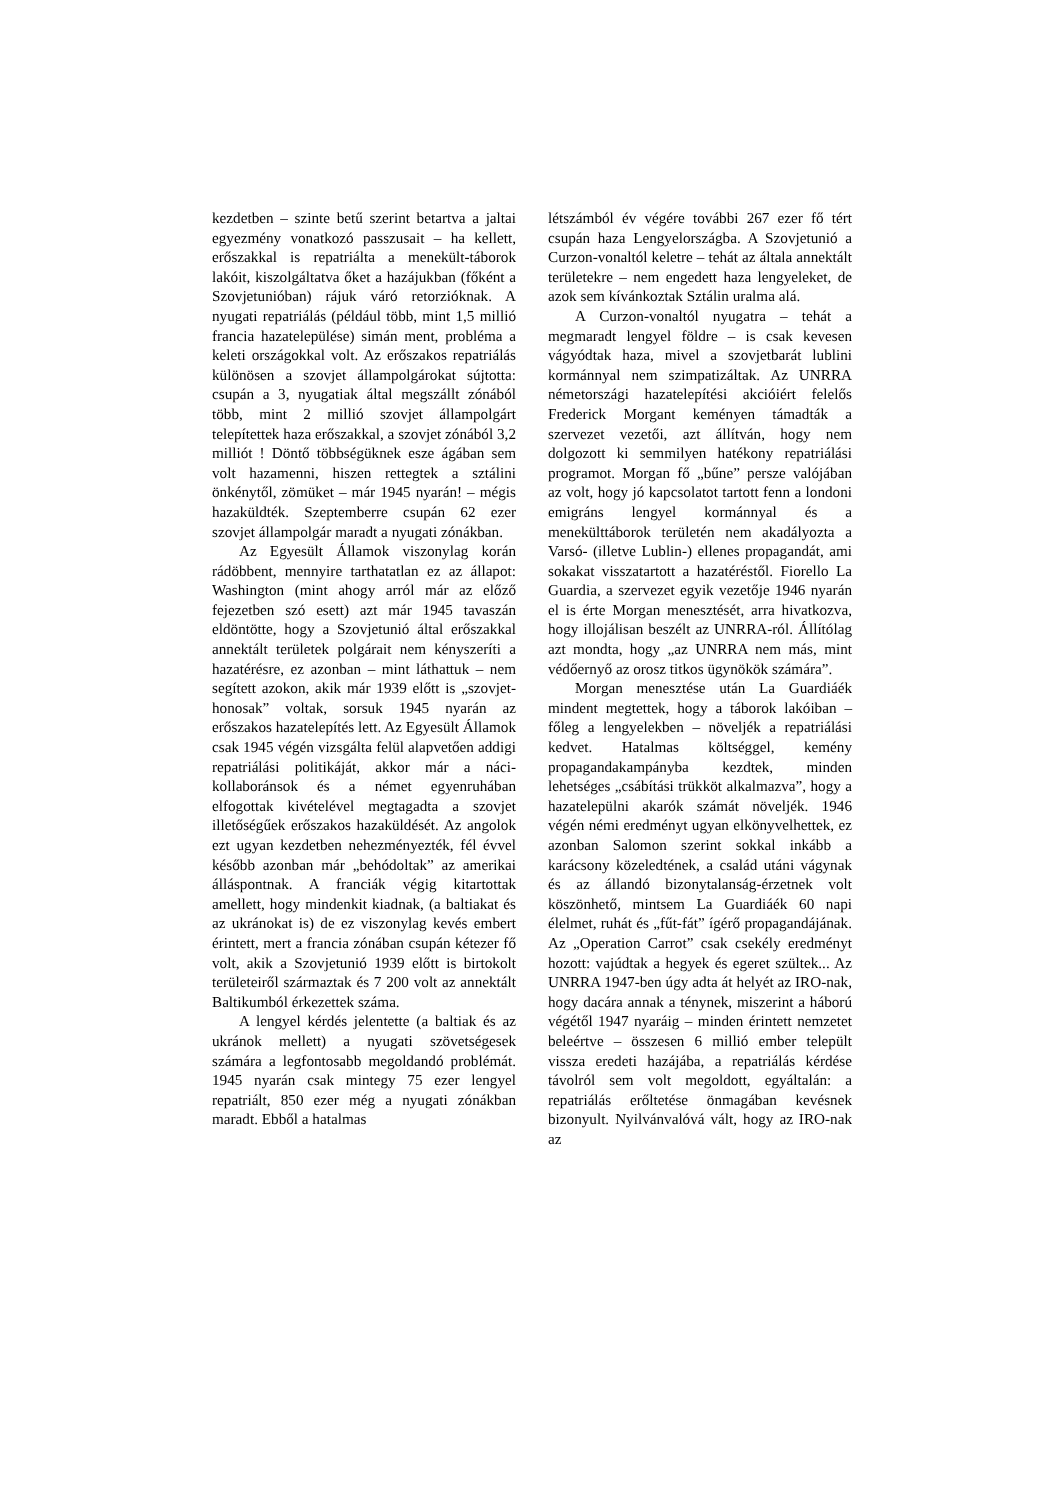kezdetben – szinte betű szerint betartva a jaltai egyezmény vonatkozó passzusait – ha kellett, erőszakkal is repatriálta a menekült-táborok lakóit, kiszolgáltatva őket a hazájukban (főként a Szovjetunióban) rájuk váró retorzióknak. A nyugati repatriálás (például több, mint 1,5 millió francia hazatelepülése) simán ment, probléma a keleti országokkal volt. Az erőszakos repatriálás különösen a szovjet állampolgárokat sújtotta: csupán a 3, nyugatiak által megszállt zónából több, mint 2 millió szovjet állampolgárt telepítettek haza erőszakkal, a szovjet zónából 3,2 milliót ! Döntő többségüknek esze ágában sem volt hazamenni, hiszen rettegtek a sztálini önkénytől, zömüket – már 1945 nyarán! – mégis hazaküldték. Szeptemberre csupán 62 ezer szovjet állampolgár maradt a nyugati zónákban.
Az Egyesült Államok viszonylag korán rádöbbent, mennyire tarthatatlan ez az állapot: Washington (mint ahogy arról már az előző fejezetben szó esett) azt már 1945 tavaszán eldöntötte, hogy a Szovjetunió által erőszakkal annektált területek polgárait nem kényszeríti a hazatérésre, ez azonban – mint láthattuk – nem segített azokon, akik már 1939 előtt is „szovjet-honosak” voltak, sorsuk 1945 nyarán az erőszakos hazatelepítés lett. Az Egyesült Államok csak 1945 végén vizsgálta felül alapvetően addigi repatriálási politikáját, akkor már a náci-kollaboránsok és a német egyenruhában elfogottak kivételével megtagadta a szovjet illetőségűek erőszakos hazaküldését. Az angolok ezt ugyan kezdetben nehezményezték, fél évvel később azonban már „behódoltak” az amerikai álláspontnak. A franciák végig kitartottak amellett, hogy mindenkit kiadnak, (a baltiakat és az ukránokat is) de ez viszonylag kevés embert érintett, mert a francia zónában csupán kétezer fő volt, akik a Szovjetunió 1939 előtt is birtokolt területeiről származtak és 7 200 volt az annektált Baltikumból érkezettek száma.
A lengyel kérdés jelentette (a baltiak és az ukránok mellett) a nyugati szövetségesek számára a legfontosabb megoldandó problémát. 1945 nyarán csak mintegy 75 ezer lengyel repatriált, 850 ezer még a nyugati zónákban maradt. Ebből a hatalmas
létszámból év végére további 267 ezer fő tért csupán haza Lengyelországba. A Szovjetunió a Curzon-vonaltól keletre – tehát az általa annektált területekre – nem engedett haza lengyeleket, de azok sem kívánkoztak Sztálin uralma alá.
A Curzon-vonaltól nyugatra – tehát a megmaradt lengyel földre – is csak kevesen vágyódtak haza, mivel a szovjetbarát lublini kormánnyal nem szimpatizáltak. Az UNRRA németországi hazatelepítési akcióiért felelős Frederick Morgant keményen támadták a szervezet vezetői, azt állítván, hogy nem dolgozott ki semmilyen hatékony repatriálási programot. Morgan fő „bűne” persze valójában az volt, hogy jó kapcsolatot tartott fenn a londoni emigráns lengyel kormánnyal és a menekülttáborok területén nem akadályozta a Varsó- (illetve Lublin-) ellenes propagandát, ami sokakat visszatartott a hazatéréstől. Fiorello La Guardia, a szervezet egyik vezetője 1946 nyarán el is érte Morgan menesztését, arra hivatkozva, hogy illojálisan beszélt az UNRRA-ról. Állítólag azt mondta, hogy „az UNRRA nem más, mint védőernyő az orosz titkos ügynökök számára”.
Morgan menesztése után La Guardiáék mindent megtettek, hogy a táborok lakóiban – főleg a lengyelekben – növeljék a repatriálási kedvet. Hatalmas költséggel, kemény propagandakampányba kezdtek, minden lehetséges „csábítási trükköt alkalmazva”, hogy a hazatelepülni akarók számát növeljék. 1946 végén némi eredményt ugyan elkönyvelhettek, ez azonban Salomon szerint sokkal inkább a karácsony közeledtének, a család utáni vágynak és az állandó bizonytalanság-érzetnek volt köszönhető, mintsem La Guardiáék 60 napi élelmet, ruhát és „fűt-fát” ígérő propagandájának. Az „Operation Carrot” csak csekély eredményt hozott: vajúdtak a hegyek és egeret szültek... Az UNRRA 1947-ben úgy adta át helyét az IRO-nak, hogy dacára annak a ténynek, miszerint a háború végétől 1947 nyaráig – minden érintett nemzetet beleértve – összesen 6 millió ember települt vissza eredeti hazájába, a repatriálás kérdése távolról sem volt megoldott, egyáltalán: a repatriálás erőltetése önmagában kevésnek bizonyult. Nyilvánvalóvá vált, hogy az IRO-nak az